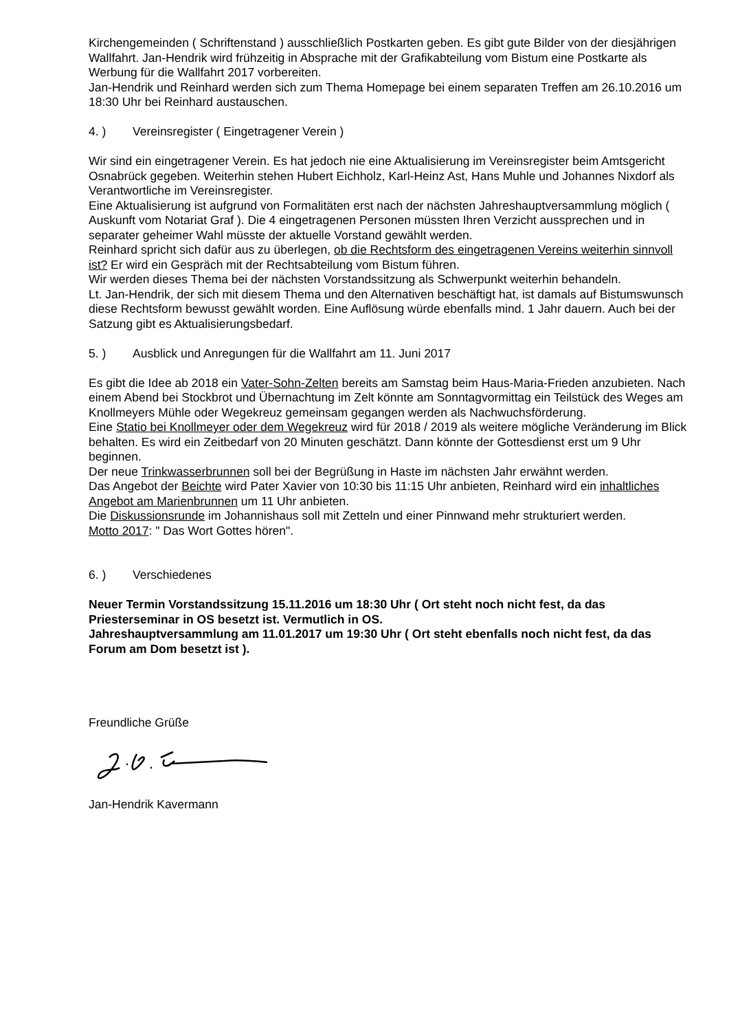Kirchengemeinden ( Schriftenstand ) ausschließlich Postkarten geben. Es gibt gute Bilder von der diesjährigen Wallfahrt. Jan-Hendrik wird frühzeitig in Absprache mit der Grafikabteilung vom Bistum eine Postkarte als Werbung für die Wallfahrt 2017 vorbereiten.
Jan-Hendrik und Reinhard werden sich zum Thema Homepage bei einem separaten Treffen am 26.10.2016 um 18:30 Uhr bei Reinhard austauschen.
4. ) Vereinsregister ( Eingetragener Verein )
Wir sind ein eingetragener Verein. Es hat jedoch nie eine Aktualisierung im Vereinsregister beim Amtsgericht Osnabrück gegeben. Weiterhin stehen Hubert Eichholz, Karl-Heinz Ast, Hans Muhle und Johannes Nixdorf als Verantwortliche im Vereinsregister.
Eine Aktualisierung ist aufgrund von Formalitäten erst nach der nächsten Jahreshauptversammlung möglich ( Auskunft vom Notariat Graf ). Die 4 eingetragenen Personen müssten Ihren Verzicht aussprechen und in separater geheimer Wahl müsste der aktuelle Vorstand gewählt werden.
Reinhard spricht sich dafür aus zu überlegen, ob die Rechtsform des eingetragenen Vereins weiterhin sinnvoll ist? Er wird ein Gespräch mit der Rechtsabteilung vom Bistum führen.
Wir werden dieses Thema bei der nächsten Vorstandssitzung als Schwerpunkt weiterhin behandeln.
Lt. Jan-Hendrik, der sich mit diesem Thema und den Alternativen beschäftigt hat, ist damals auf Bistumswunsch diese Rechtsform bewusst gewählt worden. Eine Auflösung würde ebenfalls mind. 1 Jahr dauern. Auch bei der Satzung gibt es Aktualisierungsbedarf.
5. ) Ausblick und Anregungen für die Wallfahrt am 11. Juni 2017
Es gibt die Idee ab 2018 ein Vater-Sohn-Zelten bereits am Samstag beim Haus-Maria-Frieden anzubieten. Nach einem Abend bei Stockbrot und Übernachtung im Zelt könnte am Sonntagvormittag ein Teilstück des Weges am Knollmeyers Mühle oder Wegekreuz gemeinsam gegangen werden als Nachwuchsförderung.
Eine Statio bei Knollmeyer oder dem Wegekreuz wird für 2018 / 2019 als weitere mögliche Veränderung im Blick behalten. Es wird ein Zeitbedarf von 20 Minuten geschätzt. Dann könnte der Gottesdienst erst um 9 Uhr beginnen.
Der neue Trinkwasserbrunnen soll bei der Begrüßung in Haste im nächsten Jahr erwähnt werden.
Das Angebot der Beichte wird Pater Xavier von 10:30 bis 11:15 Uhr anbieten, Reinhard wird ein inhaltliches Angebot am Marienbrunnen um 11 Uhr anbieten.
Die Diskussionsrunde im Johannishaus soll mit Zetteln und einer Pinnwand mehr strukturiert werden.
Motto 2017: " Das Wort Gottes hören".
6. ) Verschiedenes
Neuer Termin Vorstandssitzung 15.11.2016 um 18:30 Uhr ( Ort steht noch nicht fest, da das Priesterseminar in OS besetzt ist. Vermutlich in OS.
Jahreshauptversammlung am 11.01.2017 um 19:30 Uhr ( Ort steht ebenfalls noch nicht fest, da das Forum am Dom besetzt ist ).
Freundliche Grüße
Jan-Hendrik Kavermann